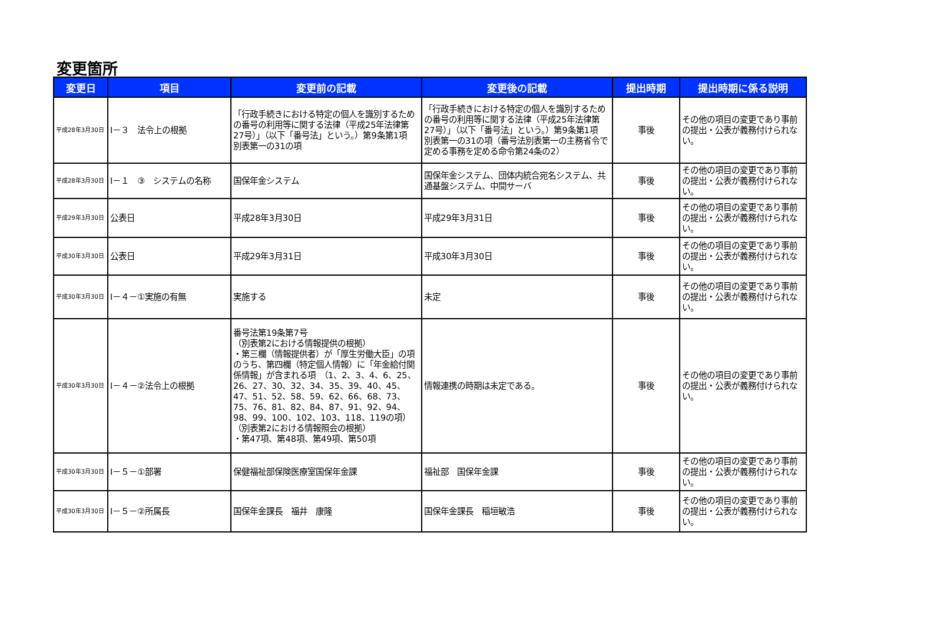変更箇所
| 変更日 | 項目 | 変更前の記載 | 変更後の記載 | 提出時期 | 提出時期に係る説明 |
| --- | --- | --- | --- | --- | --- |
| 平成28年3月30日 | Ⅰ－３ 法令上の根拠 | 「行政手続きにおける特定の個人を識別するための番号の利用等に関する法律（平成25年法律第27号）」（以下「番号法」という。）第9条第1項 別表第一の31の項 | 「行政手続きにおける特定の個人を識別するための番号の利用等に関する法律（平成25年法律第27号）」（以下「番号法」という。）第9条第1項 別表第一の31の項（番号法別表第一の主務省令で定める事務を定める命令第24条の2） | 事後 | その他の項目の変更であり事前の提出・公表が義務付けられない。 |
| 平成28年3月30日 | Ⅰ－１ ③ システムの名称 | 国保年金システム | 国保年金システム、団体内統合宛名システム、共通基盤システム、中間サーバ | 事後 | その他の項目の変更であり事前の提出・公表が義務付けられない。 |
| 平成29年3月30日 | 公表日 | 平成28年3月30日 | 平成29年3月31日 | 事後 | その他の項目の変更であり事前の提出・公表が義務付けられない。 |
| 平成30年3月30日 | 公表日 | 平成29年3月31日 | 平成30年3月30日 | 事後 | その他の項目の変更であり事前の提出・公表が義務付けられない。 |
| 平成30年3月30日 | Ⅰ－４－①実施の有無 | 実施する | 未定 | 事後 | その他の項目の変更であり事前の提出・公表が義務付けられない。 |
| 平成30年3月30日 | Ⅰ－４－②法令上の根拠 | 番号法第19条第7号 （別表第2における情報提供の根拠） ・第三欄（情報提供者）が「厚生労働大臣」の項のうち、第四欄（特定個人情報）に「年金給付関係情報」が含まれる項 （1、2、3、4、6、25、26、27、30、32、34、35、39、40、45、47、51、52、58、59、62、66、68、73、75、76、81、82、84、87、91、92、94、98、99、100、102、103、118、119の項） （別表第2における情報照会の根拠） ・第47項、第48項、第49項、第50項 | 情報連携の時期は未定である。 | 事後 | その他の項目の変更であり事前の提出・公表が義務付けられない。 |
| 平成30年3月30日 | Ⅰ－５－①部署 | 保健福祉部保険医療室国保年金課 | 福祉部 国保年金課 | 事後 | その他の項目の変更であり事前の提出・公表が義務付けられない。 |
| 平成30年3月30日 | Ⅰ－５－②所属長 | 国保年金課長 福井 康隆 | 国保年金課長 稲垣敏浩 | 事後 | その他の項目の変更であり事前の提出・公表が義務付けられない。 |